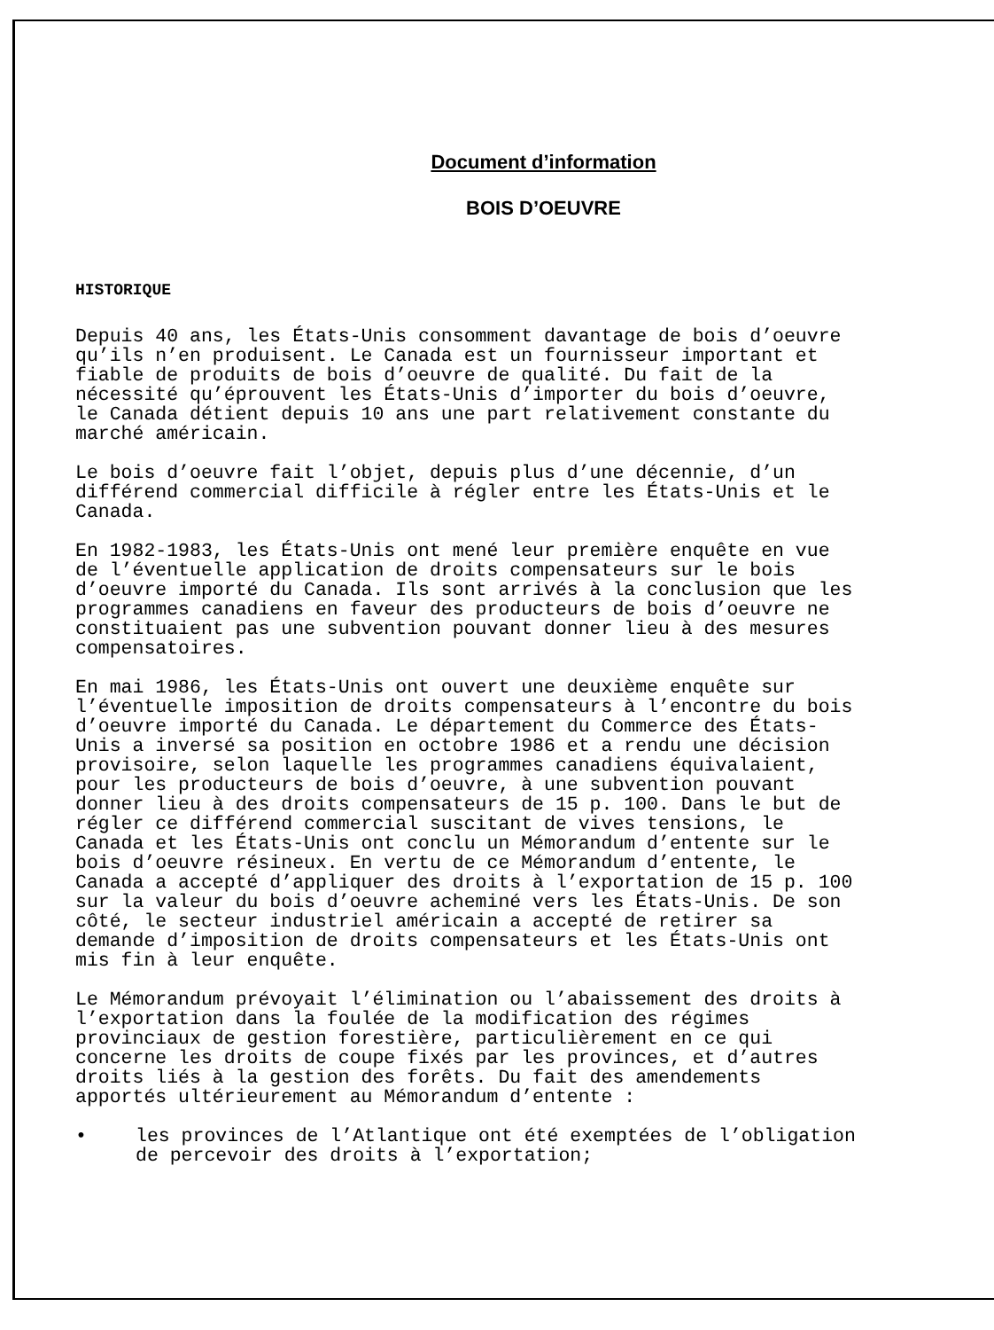Document d’information
BOIS D’OEUVRE
HISTORIQUE
Depuis 40 ans, les États-Unis consomment davantage de bois d’oeuvre qu’ils n’en produisent. Le Canada est un fournisseur important et fiable de produits de bois d’oeuvre de qualité. Du fait de la nécessité qu’éprouvent les États-Unis d’importer du bois d’oeuvre, le Canada détient depuis 10 ans une part relativement constante du marché américain.
Le bois d’oeuvre fait l’objet, depuis plus d’une décennie, d’un différend commercial difficile à régler entre les États-Unis et le Canada.
En 1982-1983, les États-Unis ont mené leur première enquête en vue de l’éventuelle application de droits compensateurs sur le bois d’oeuvre importé du Canada. Ils sont arrivés à la conclusion que les programmes canadiens en faveur des producteurs de bois d’oeuvre ne constituaient pas une subvention pouvant donner lieu à des mesures compensatoires.
En mai 1986, les États-Unis ont ouvert une deuxième enquête sur l’éventuelle imposition de droits compensateurs à l’encontre du bois d’oeuvre importé du Canada. Le département du Commerce des États-Unis a inversé sa position en octobre 1986 et a rendu une décision provisoire, selon laquelle les programmes canadiens équivalaient, pour les producteurs de bois d’oeuvre, à une subvention pouvant donner lieu à des droits compensateurs de 15 p. 100. Dans le but de régler ce différend commercial suscitant de vives tensions, le Canada et les États-Unis ont conclu un Mémorandum d’entente sur le bois d’oeuvre résineux. En vertu de ce Mémorandum d’entente, le Canada a accepté d’appliquer des droits à l’exportation de 15 p. 100 sur la valeur du bois d’oeuvre acheminé vers les États-Unis. De son côté, le secteur industriel américain a accepté de retirer sa demande d’imposition de droits compensateurs et les États-Unis ont mis fin à leur enquête.
Le Mémorandum prévoyait l’élimination ou l’abaissement des droits à l’exportation dans la foulée de la modification des régimes provinciaux de gestion forestière, particulièrement en ce qui concerne les droits de coupe fixés par les provinces, et d’autres droits liés à la gestion des forêts. Du fait des amendements apportés ultérieurement au Mémorandum d’entente :
• les provinces de l’Atlantique ont été exemptées de l’obligation de percevoir des droits à l’exportation;